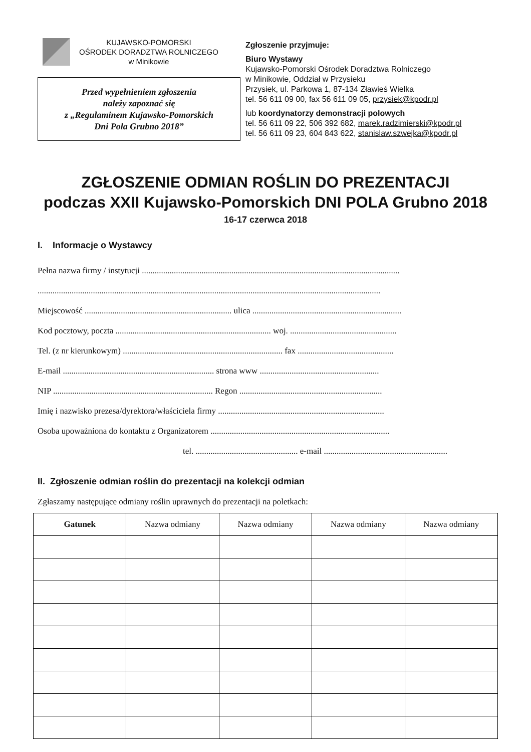KUJAWSKO-POMORSKI
OŚRODEK DORADZTWA ROLNICZEGO
w Minikowie
Przed wypełnieniem zgłoszenia
należy zapoznać się
z „Regulaminem Kujawsko-Pomorskich
Dni Pola Grubno 2018”
Zgłoszenie przyjmuje:
Biuro Wystawy
Kujawsko-Pomorski Ośrodek Doradztwa Rolniczego
w Minikowie, Oddział w Przysieku
Przysiek, ul. Parkowa 1, 87-134 Zławieś Wielka
tel. 56 611 09 00, fax 56 611 09 05, przysiek@kpodr.pl
lub koordynatorzy demonstracji polowych
tel. 56 611 09 22, 506 392 682, marek.radzimierski@kpodr.pl
tel. 56 611 09 23, 604 843 622, stanislaw.szwejka@kpodr.pl
ZGŁOSZENIE ODMIAN ROŚLIN DO PREZENTACJI
podczas XXII Kujawsko-Pomorskich DNI POLA Grubno 2018
16-17 czerwca 2018
I. Informacje o Wystawcy
Pełna nazwa firmy / instytucji .........................................................................................................................
.................................................................................................................................................................
Miejscowość ..................................................................... ulica ......................................................................
Kod pocztowy, poczta ......................................................................... woj. ..................................................
Tel. (z nr kierunkowym) ........................................................................... fax .............................................
E-mail ....................................................................... strona www ........................................................
NIP ........................................................................... Regon ...................................................................
Imię i nazwisko prezesa/dyrektora/właściciela firmy ..............................................................................
Osoba upoważniona do kontaktu z Organizatorem ....................................................................................
tel. ................................................ e-mail ..........................................................
II. Zgłoszenie odmian roślin do prezentacji na kolekcji odmian
Zgłaszamy następujące odmiany roślin uprawnych do prezentacji na poletkach:
| Gatunek | Nazwa odmiany | Nazwa odmiany | Nazwa odmiany | Nazwa odmiany |
| --- | --- | --- | --- | --- |